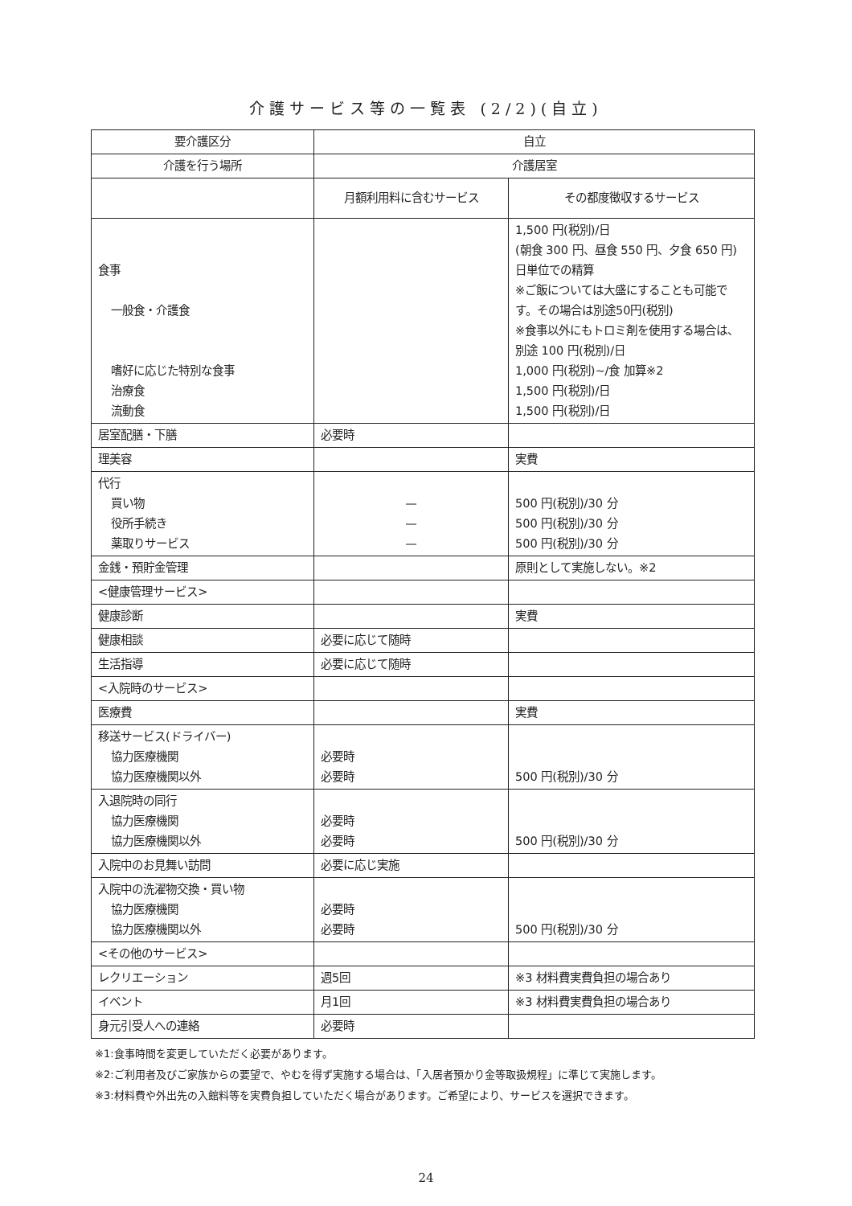介護サービス等の一覧表 (2/2)(自立)
| 要介護区分 | 自立 | |
| 介護を行う場所 | 介護居室 | |
| | 月額利用料に含むサービス | その都度徴収するサービス |
| 食事 一般食・介護食 嗜好に応じた特別な食事 治療食 流動食 | | 1,500 円(税別)/日 (朝食 300 円、昼食 550 円、夕食 650 円)日単位での精算 ※ご飯については大盛にすることも可能です。その場合は別途50円(税別) ※食事以外にもトロミ剤を使用する場合は、別途 100 円(税別)/日 1,000 円(税別)~/食 加算※2 1,500 円(税別)/日 1,500 円(税別)/日 |
| 居室配膳・下膳 | 必要時 | |
| 理美容 | | 実費 |
| 代行 買い物 役所手続き 薬取りサービス | — — — | 500 円(税別)/30 分 500 円(税別)/30 分 500 円(税別)/30 分 |
| 金銭・預貯金管理 | | 原則として実施しない。※2 |
| <健康管理サービス> | | |
| 健康診断 | | 実費 |
| 健康相談 | 必要に応じて随時 | |
| 生活指導 | 必要に応じて随時 | |
| <入院時のサービス> | | |
| 医療費 | | 実費 |
| 移送サービス(ドライバー) 協力医療機関 協力医療機関以外 | 必要時 必要時 | 500 円(税別)/30 分 |
| 入退院時の同行 協力医療機関 協力医療機関以外 | 必要時 必要時 | 500 円(税別)/30 分 |
| 入院中のお見舞い訪問 | 必要に応じ実施 | |
| 入院中の洗濯物交換・買い物 協力医療機関 協力医療機関以外 | 必要時 必要時 | 500 円(税別)/30 分 |
| <その他のサービス> | | |
| レクリエーション | 週5回 | ※3 材料費実費負担の場合あり |
| イベント | 月1回 | ※3 材料費実費負担の場合あり |
| 身元引受人への連絡 | 必要時 | |
※1:食事時間を変更していただく必要があります。
※2:ご利用者及びご家族からの要望で、やむを得ず実施する場合は、「入居者預かり金等取扱規程」に準じて実施します。
※3:材料費や外出先の入館料等を実費負担していただく場合があります。ご希望により、サービスを選択できます。
24